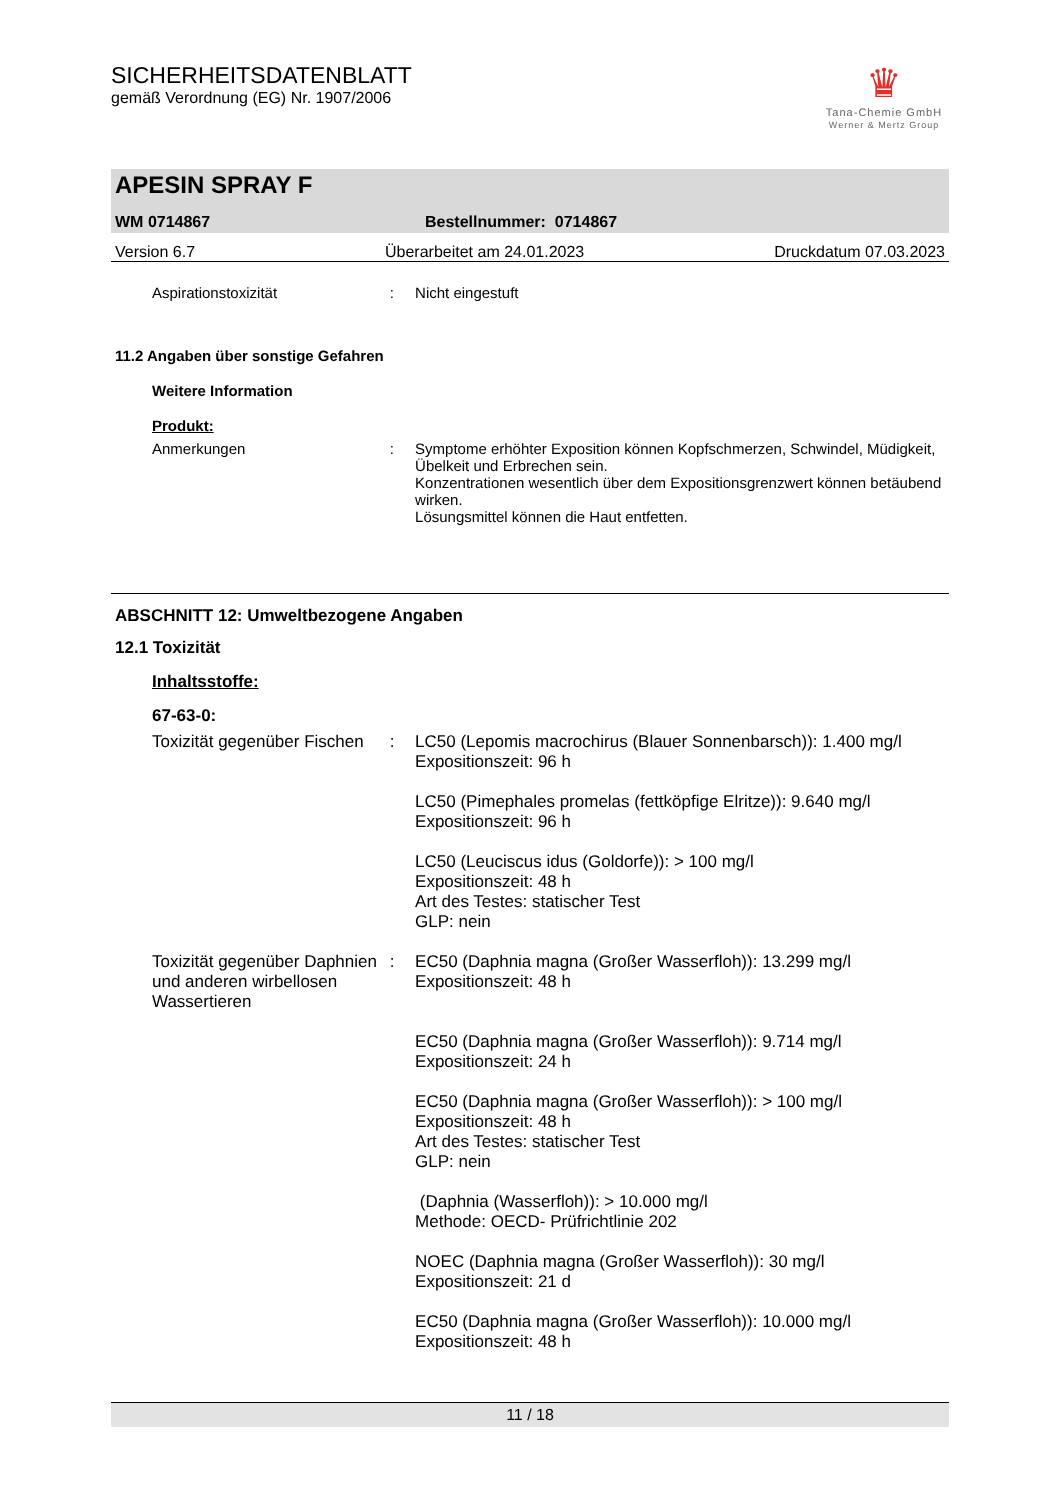SICHERHEITSDATENBLATT
gemäß Verordnung (EG) Nr. 1907/2006
♛
Tana-Chemie GmbH
Werner & Mertz Group
APESIN SPRAY F
WM 0714867 Bestellnummer: 0714867
Version 6.7 Überarbeitet am 24.01.2023 Druckdatum 07.03.2023
Aspirationstoxizität : Nicht eingestuft
11.2 Angaben über sonstige Gefahren
Weitere Information
Produkt:
Anmerkungen : Symptome erhöhter Exposition können Kopfschmerzen, Schwindel, Müdigkeit, Übelkeit und Erbrechen sein.
Konzentrationen wesentlich über dem Expositionsgrenzwert können betäubend wirken.
Lösungsmittel können die Haut entfetten.
ABSCHNITT 12: Umweltbezogene Angaben
12.1 Toxizität
Inhaltsstoffe:
67-63-0:
Toxizität gegenüber Fischen
: LC50 (Lepomis macrochirus (Blauer Sonnenbarsch)): 1.400 mg/l
Expositionszeit: 96 h
LC50 (Pimephales promelas (fettköpfige Elritze)): 9.640 mg/l
Expositionszeit: 96 h
LC50 (Leuciscus idus (Goldorfe)): > 100 mg/l
Expositionszeit: 48 h
Art des Testes: statischer Test
GLP: nein
Toxizität gegenüber Daphnien und anderen wirbellosen Wassertieren
: EC50 (Daphnia magna (Großer Wasserfloh)): 13.299 mg/l
Expositionszeit: 48 h
EC50 (Daphnia magna (Großer Wasserfloh)): 9.714 mg/l
Expositionszeit: 24 h
EC50 (Daphnia magna (Großer Wasserfloh)): > 100 mg/l
Expositionszeit: 48 h
Art des Testes: statischer Test
GLP: nein
(Daphnia (Wasserfloh)): > 10.000 mg/l
Methode: OECD- Prüfrichtlinie 202
NOEC (Daphnia magna (Großer Wasserfloh)): 30 mg/l
Expositionszeit: 21 d
EC50 (Daphnia magna (Großer Wasserfloh)): 10.000 mg/l
Expositionszeit: 48 h
11 / 18